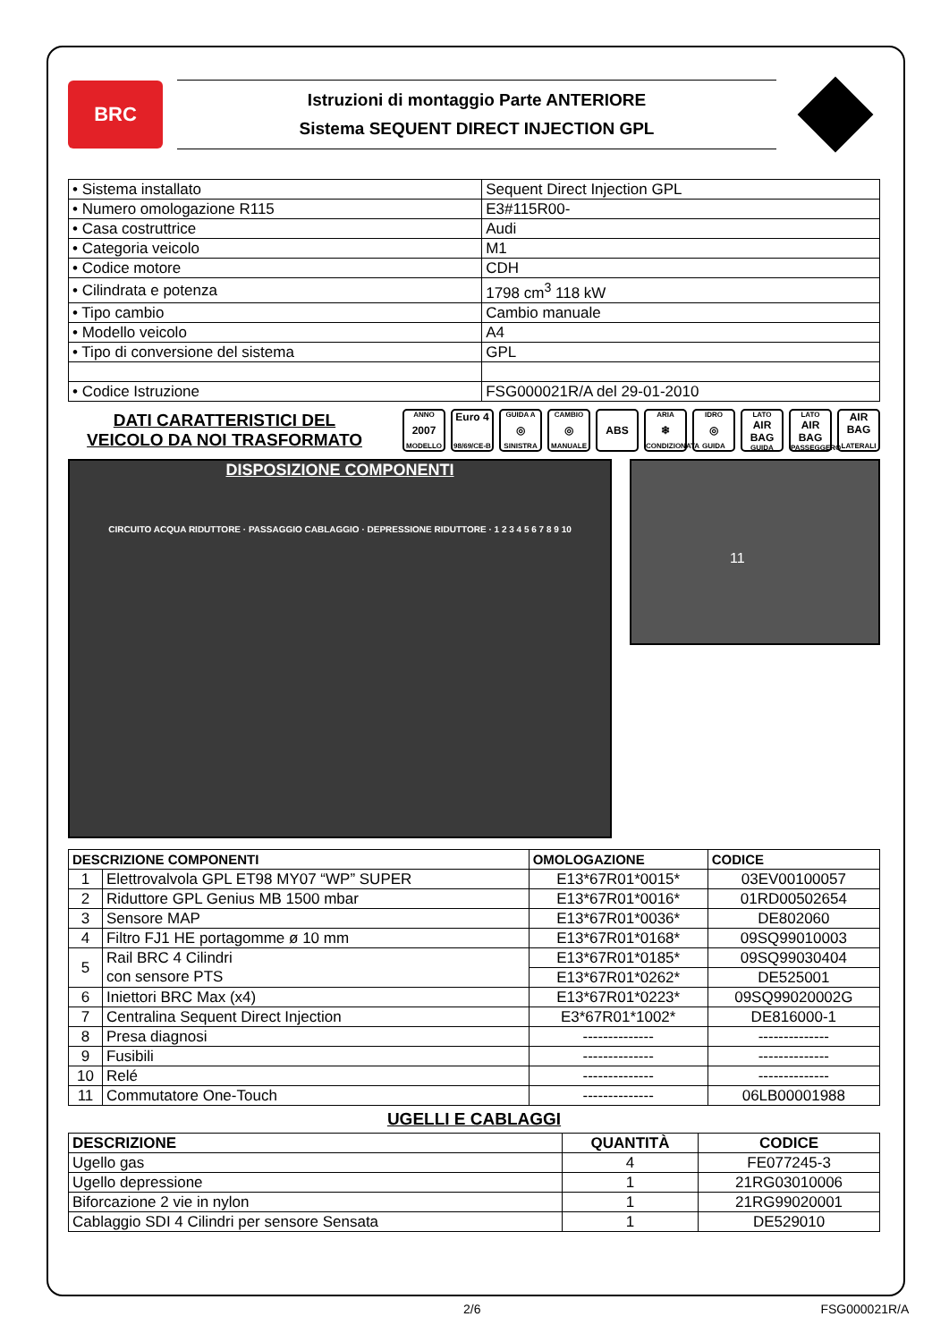BRC
Istruzioni di montaggio Parte ANTERIORE
Sistema SEQUENT DIRECT INJECTION GPL
| • Sistema installato | Sequent Direct Injection GPL |
| • Numero omologazione R115 | E3#115R00- |
| • Casa costruttrice | Audi |
| • Categoria veicolo | M1 |
| • Codice motore | CDH |
| • Cilindrata e potenza | 1798 cm<sup>3</sup> 118 kW |
| • Tipo cambio | Cambio manuale |
| • Modello veicolo | A4 |
| • Tipo di conversione del sistema | GPL |
| • Codice Istruzione | FSG000021R/A del 29-01-2010 |
DATI CARATTERISTICI DEL
VEICOLO DA NOI TRASFORMATO
ANNO
2007
MODELLO
Euro 4
98/69/CE-B
GUIDA A
◎
SINISTRA
CAMBIO
◎
MANUALE
ABS
ARIA
❄
CONDIZIONATA
IDRO
◎
GUIDA
LATO
AIR BAG
GUIDA
LATO
AIR BAG
PASSEGGERO
AIR BAG
LATERALI
DISPOSIZIONE COMPONENTI
CIRCUITO ACQUA RIDUTTORE · PASSAGGIO CABLAGGIO · DEPRESSIONE RIDUTTORE · 1 2 3 4 5 6 7 8 9 10
11
| DESCRIZIONE COMPONENTI | | OMOLOGAZIONE | CODICE |
| --- | --- | --- | --- |
| 1 | Elettrovalvola GPL ET98 MY07 “WP” SUPER | E13*67R01*0015* | 03EV00100057 |
| 2 | Riduttore GPL Genius MB 1500 mbar | E13*67R01*0016* | 01RD00502654 |
| 3 | Sensore MAP | E13*67R01*0036* | DE802060 |
| 4 | Filtro FJ1 HE portagomme ø 10 mm | E13*67R01*0168* | 09SQ99010003 |
| 5 | Rail BRC 4 Cilindri con sensore PTS | E13*67R01*0185* | 09SQ99030404 |
| | | E13*67R01*0262* | DE525001 |
| 6 | Iniettori BRC Max (x4) | E13*67R01*0223* | 09SQ99020002G |
| 7 | Centralina Sequent Direct Injection | E3*67R01*1002* | DE816000-1 |
| 8 | Presa diagnosi | -------------- | -------------- |
| 9 | Fusibili | -------------- | -------------- |
| 10 | Relé | -------------- | -------------- |
| 11 | Commutatore One-Touch | -------------- | 06LB00001988 |
UGELLI E CABLAGGI
| DESCRIZIONE | QUANTITÀ | CODICE |
| --- | --- | --- |
| Ugello gas | 4 | FE077245-3 |
| Ugello depressione | 1 | 21RG03010006 |
| Biforcazione 2 vie in nylon | 1 | 21RG99020001 |
| Cablaggio SDI 4 Cilindri per sensore Sensata | 1 | DE529010 |
2/6 FSG000021R/A